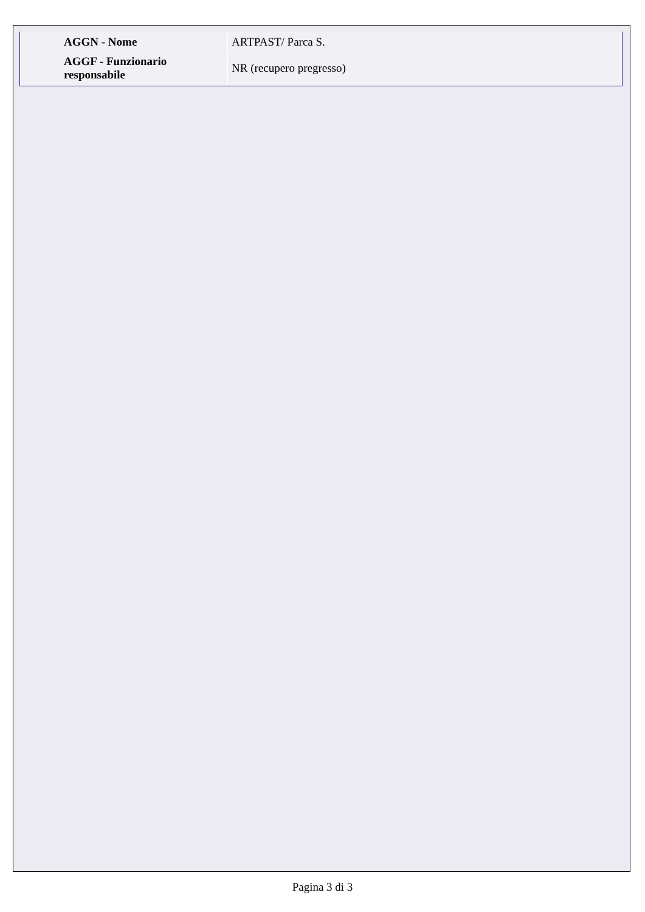| AGGN - Nome | ARTPAST/ Parca S. |
| AGGF - Funzionario responsabile | NR (recupero pregresso) |
Pagina 3 di 3